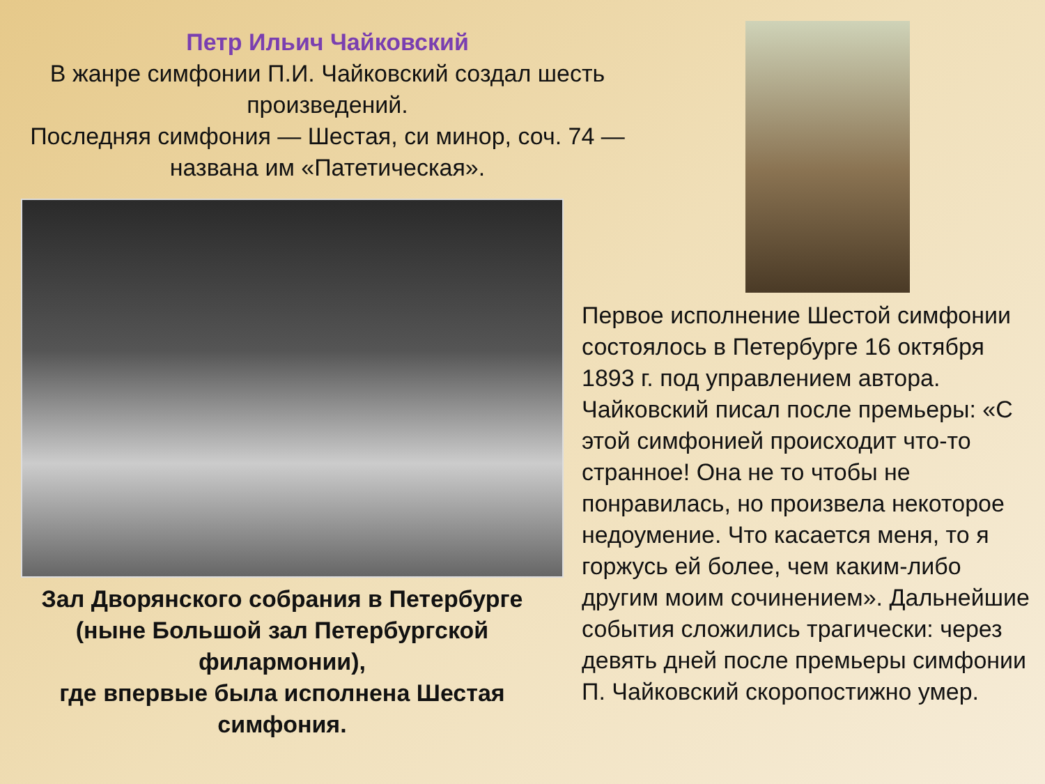Петр Ильич Чайковский
В жанре симфонии П.И. Чайковский создал шесть произведений.
Последняя симфония — Шестая, си минор, соч. 74 — названа им «Патетическая».
Зал Дворянского собрания в Петербурге (ныне Большой зал Петербургской филармонии),
где впервые была исполнена Шестая симфония.
Первое исполнение Шестой симфонии состоялось в Петербурге 16 октября 1893 г. под управлением автора.
Чайковский писал после премьеры: «С этой симфонией происходит что-то странное! Она не то чтобы не понравилась, но произвела некоторое недоумение. Что касается меня, то я горжусь ей более, чем каким-либо другим моим сочинением». Дальнейшие события сложились трагически: через девять дней после премьеры симфонии П. Чайковский скоропостижно умер.